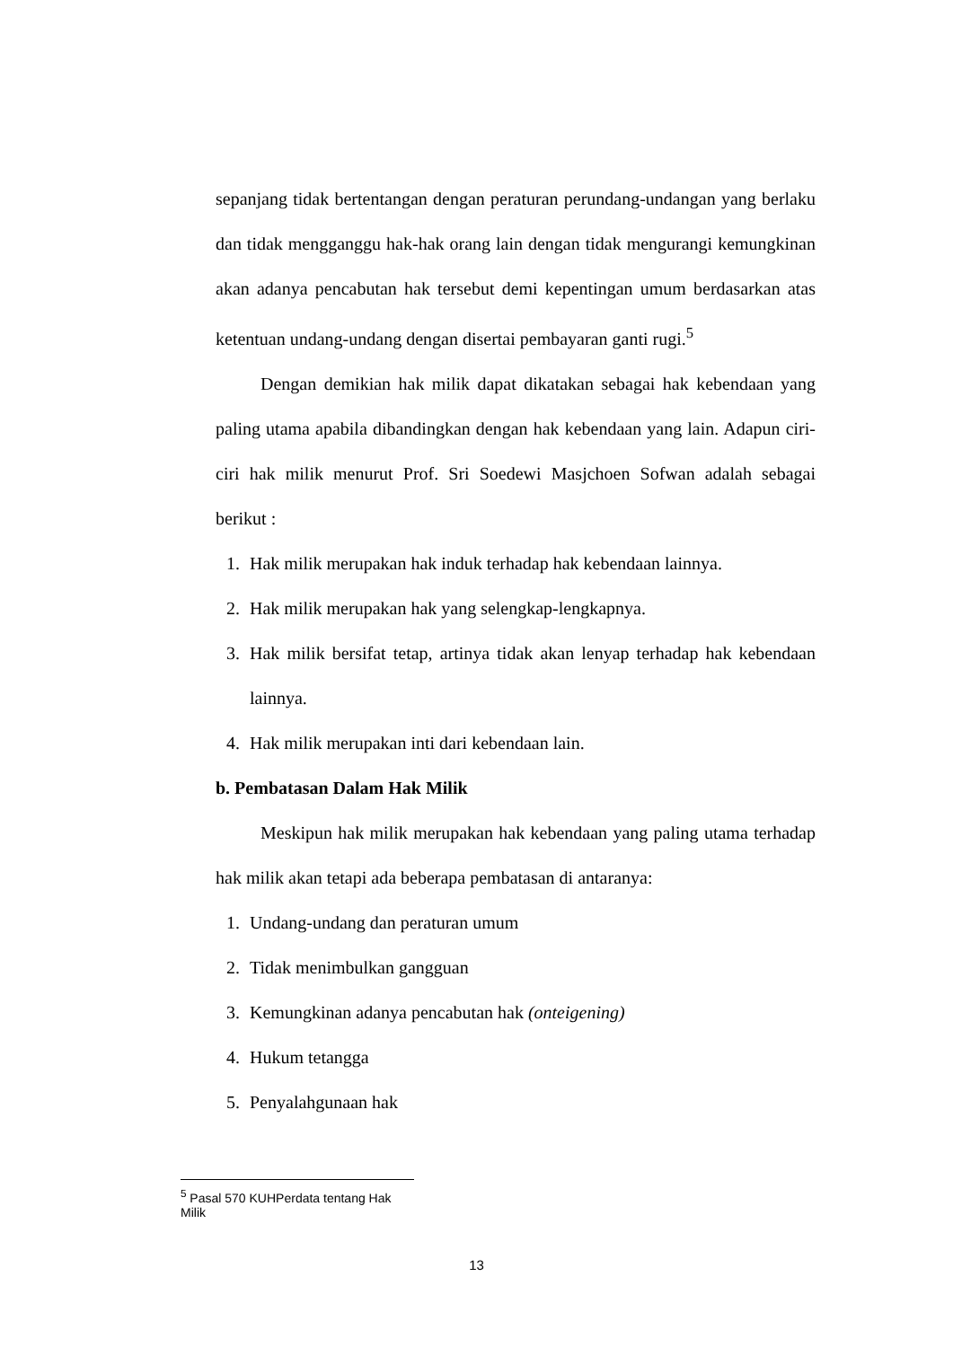sepanjang tidak bertentangan dengan peraturan perundang-undangan yang berlaku dan tidak mengganggu hak-hak orang lain dengan tidak mengurangi kemungkinan akan adanya pencabutan hak tersebut demi kepentingan umum berdasarkan atas ketentuan undang-undang dengan disertai pembayaran ganti rugi.<sup>5</sup>
Dengan demikian hak milik dapat dikatakan sebagai hak kebendaan yang paling utama apabila dibandingkan dengan hak kebendaan yang lain. Adapun ciri-ciri hak milik menurut Prof. Sri Soedewi Masjchoen Sofwan adalah sebagai berikut :
1. Hak milik merupakan hak induk terhadap hak kebendaan lainnya.
2. Hak milik merupakan hak yang selengkap-lengkapnya.
3. Hak milik bersifat tetap, artinya tidak akan lenyap terhadap hak kebendaan lainnya.
4. Hak milik merupakan inti dari kebendaan lain.
b. Pembatasan Dalam Hak Milik
Meskipun hak milik merupakan hak kebendaan yang paling utama terhadap hak milik akan tetapi ada beberapa pembatasan di antaranya:
1. Undang-undang dan peraturan umum
2. Tidak menimbulkan gangguan
3. Kemungkinan adanya pencabutan hak (onteigening)
4. Hukum tetangga
5. Penyalahgunaan hak
<sup>5</sup> Pasal 570 KUHPerdata tentang Hak Milik
13